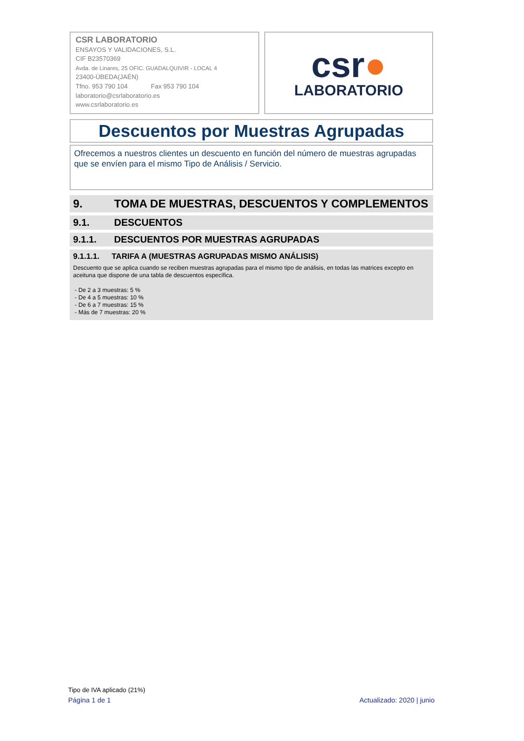CSR LABORATORIO
ENSAYOS Y VALIDACIONES, S.L.
CIF B23570369
Avda. de Linares, 25 OFIC. GUADALQUIVIR - LOCAL 4
23400-ÚBEDA(JAÉN)
Tfno. 953 790 104 Fax 953 790 104
laboratorio@csrlaboratorio.es
www.csrlaboratorio.es
csr●
LABORATORIO
Descuentos por Muestras Agrupadas
Ofrecemos a nuestros clientes un descuento en función del número de muestras agrupadas que se envíen para el mismo Tipo de Análisis / Servicio.
9. TOMA DE MUESTRAS, DESCUENTOS Y COMPLEMENTOS
9.1. DESCUENTOS
9.1.1. DESCUENTOS POR MUESTRAS AGRUPADAS
9.1.1.1. TARIFA A (MUESTRAS AGRUPADAS MISMO ANÁLISIS)
Descuento que se aplica cuando se reciben muestras agrupadas para el mismo tipo de análisis, en todas las matrices excepto en aceituna que dispone de una tabla de descuentos específica.
- De 2 a 3 muestras: 5 %
- De 4 a 5 muestras: 10 %
- De 6 a 7 muestras: 15 %
- Más de 7 muestras: 20 %
Tipo de IVA aplicado (21%)
Página 1 de 1 Actualizado: 2020 | junio